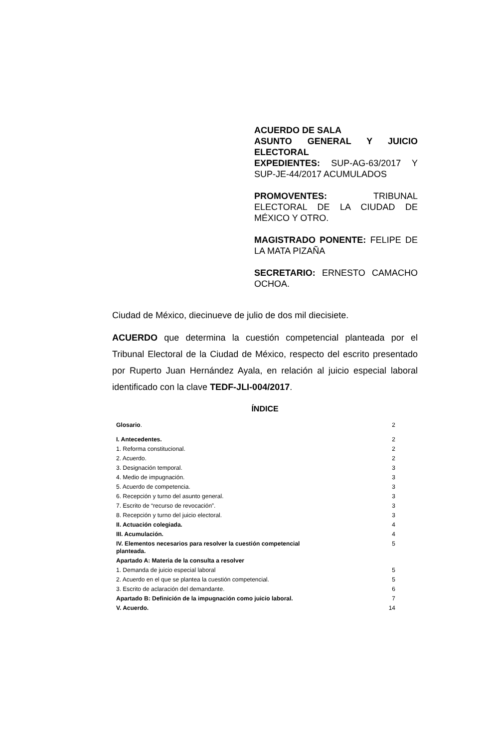ACUERDO DE SALA
ASUNTO GENERAL Y JUICIO ELECTORAL
EXPEDIENTES: SUP-AG-63/2017 Y SUP-JE-44/2017 ACUMULADOS
PROMOVENTES: TRIBUNAL ELECTORAL DE LA CIUDAD DE MÉXICO Y OTRO.
MAGISTRADO PONENTE: FELIPE DE LA MATA PIZAÑA
SECRETARIO: ERNESTO CAMACHO OCHOA.
Ciudad de México, diecinueve de julio de dos mil diecisiete.
ACUERDO que determina la cuestión competencial planteada por el Tribunal Electoral de la Ciudad de México, respecto del escrito presentado por Ruperto Juan Hernández Ayala, en relación al juicio especial laboral identificado con la clave TEDF-JLI-004/2017.
ÍNDICE
| Glosario . | 2 |
| I. Antecedentes. | 2 |
| 1. Reforma constitucional. | 2 |
| 2. Acuerdo. | 2 |
| 3. Designación temporal. | 3 |
| 4. Medio de impugnación. | 3 |
| 5. Acuerdo de competencia. | 3 |
| 6. Recepción y turno del asunto general. | 3 |
| 7. Escrito de “recurso de revocación”. | 3 |
| 8. Recepción y turno del juicio electoral. | 3 |
| II. Actuación colegiada. | 4 |
| III. Acumulación. | 4 |
| IV. Elementos necesarios para resolver la cuestión competencial planteada. | 5 |
| Apartado A: Materia de la consulta a resolver | |
| 1. Demanda de juicio especial laboral | 5 |
| 2. Acuerdo en el que se plantea la cuestión competencial. | 5 |
| 3. Escrito de aclaración del demandante. | 6 |
| Apartado B: Definición de la impugnación como juicio laboral. | 7 |
| V. Acuerdo. | 14 |